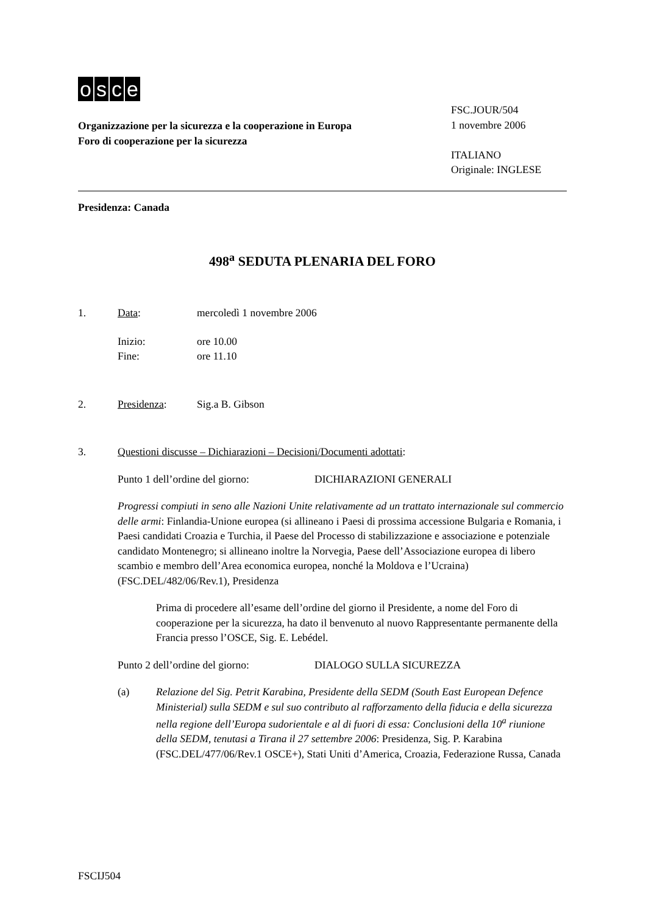osce
Organizzazione per la sicurezza e la cooperazione in Europa
Foro di cooperazione per la sicurezza
FSC.JOUR/504
1 novembre 2006
ITALIANO
Originale: INGLESE
Presidenza: Canada
498<sup>a</sup> SEDUTA PLENARIA DEL FORO
1. Data: mercoledì 1 novembre 2006
Inizio: ore 10.00
Fine: ore 11.10
2. Presidenza: Sig.a B. Gibson
3. Questioni discusse – Dichiarazioni – Decisioni/Documenti adottati:
Punto 1 dell’ordine del giorno: DICHIARAZIONI GENERALI
Progressi compiuti in seno alle Nazioni Unite relativamente ad un trattato internazionale sul commercio delle armi: Finlandia-Unione europea (si allineano i Paesi di prossima accessione Bulgaria e Romania, i Paesi candidati Croazia e Turchia, il Paese del Processo di stabilizzazione e associazione e potenziale candidato Montenegro; si allineano inoltre la Norvegia, Paese dell’Associazione europea di libero scambio e membro dell’Area economica europea, nonché la Moldova e l’Ucraina) (FSC.DEL/482/06/Rev.1), Presidenza
Prima di procedere all’esame dell’ordine del giorno il Presidente, a nome del Foro di cooperazione per la sicurezza, ha dato il benvenuto al nuovo Rappresentante permanente della Francia presso l’OSCE, Sig. E. Lebédel.
Punto 2 dell’ordine del giorno: DIALOGO SULLA SICUREZZA
(a) Relazione del Sig. Petrit Karabina, Presidente della SEDM (South East European Defence Ministerial) sulla SEDM e sul suo contributo al rafforzamento della fiducia e della sicurezza nella regione dell’Europa sudorientale e al di fuori di essa: Conclusioni della 10<sup>a</sup> riunione della SEDM, tenutasi a Tirana il 27 settembre 2006: Presidenza, Sig. P. Karabina (FSC.DEL/477/06/Rev.1 OSCE+), Stati Uniti d’America, Croazia, Federazione Russa, Canada
FSCIJ504